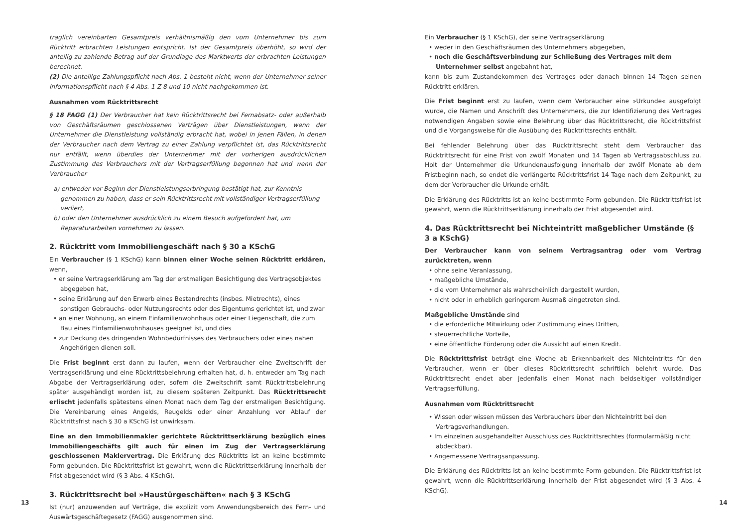traglich vereinbarten Gesamtpreis verhältnismäßig den vom Unternehmer bis zum Rücktritt erbrachten Leistungen entspricht. Ist der Gesamtpreis überhöht, so wird der anteilig zu zahlende Betrag auf der Grundlage des Marktwerts der erbrachten Leistungen berechnet.
(2) Die anteilige Zahlungspflicht nach Abs. 1 besteht nicht, wenn der Unternehmer seiner Informationspflicht nach § 4 Abs. 1 Z 8 und 10 nicht nachgekommen ist.
Ausnahmen vom Rücktrittsrecht
§ 18 FAGG (1) Der Verbraucher hat kein Rücktrittsrecht bei Fernabsatz- oder außerhalb von Geschäftsräumen geschlossenen Verträgen über Dienstleistungen, wenn der Unternehmer die Dienstleistung vollständig erbracht hat, wobei in jenen Fällen, in denen der Verbraucher nach dem Vertrag zu einer Zahlung verpflichtet ist, das Rücktrittsrecht nur entfällt, wenn überdies der Unternehmer mit der vorherigen ausdrücklichen Zustimmung des Verbrauchers mit der Vertragserfüllung begonnen hat und wenn der Verbraucher
a) entweder vor Beginn der Dienstleistungserbringung bestätigt hat, zur Kenntnis genommen zu haben, dass er sein Rücktrittsrecht mit vollständiger Vertragserfüllung verliert,
b) oder den Unternehmer ausdrücklich zu einem Besuch aufgefordert hat, um Reparaturarbeiten vornehmen zu lassen.
2. Rücktritt vom Immobiliengeschäft nach § 30 a KSchG
Ein Verbraucher (§ 1 KSchG) kann binnen einer Woche seinen Rücktritt erklären, wenn,
• er seine Vertragserklärung am Tag der erstmaligen Besichtigung des Vertragsobjektes abgegeben hat,
• seine Erklärung auf den Erwerb eines Bestandrechts (insbes. Mietrechts), eines sonstigen Gebrauchs- oder Nutzungsrechts oder des Eigentums gerichtet ist, und zwar
• an einer Wohnung, an einem Einfamilienwohnhaus oder einer Liegenschaft, die zum Bau eines Einfamilienwohnhauses geeignet ist, und dies
• zur Deckung des dringenden Wohnbedürfnisses des Verbrauchers oder eines nahen Angehörigen dienen soll.
Die Frist beginnt erst dann zu laufen, wenn der Verbraucher eine Zweitschrift der Vertragserklärung und eine Rücktrittsbelehrung erhalten hat, d. h. entweder am Tag nach Abgabe der Vertragserklärung oder, sofern die Zweitschrift samt Rücktrittsbelehrung später ausgehändigt worden ist, zu diesem späteren Zeitpunkt. Das Rücktrittsrecht erlischt jedenfalls spätestens einen Monat nach dem Tag der erstmaligen Besichtigung. Die Vereinbarung eines Angelds, Reugelds oder einer Anzahlung vor Ablauf der Rücktrittsfrist nach § 30 a KSchG ist unwirksam.
Eine an den Immobilienmakler gerichtete Rücktrittserklärung bezüglich eines Immobiliengeschäfts gilt auch für einen im Zug der Vertragserklärung geschlossenen Maklervertrag. Die Erklärung des Rücktritts ist an keine bestimmte Form gebunden. Die Rücktrittsfrist ist gewahrt, wenn die Rücktrittserklärung innerhalb der Frist abgesendet wird (§ 3 Abs. 4 KSchG).
3. Rücktrittsrecht bei »Haustürgeschäften« nach § 3 KSchG
Ist (nur) anzuwenden auf Verträge, die explizit vom Anwendungsbereich des Fern- und Auswärtsgeschäftegesetz (FAGG) ausgenommen sind.
Ein Verbraucher (§ 1 KSchG), der seine Vertragserklärung
• weder in den Geschäftsräumen des Unternehmers abgegeben,
• noch die Geschäftsverbindung zur Schließung des Vertrages mit dem Unternehmer selbst angebahnt hat,
kann bis zum Zustandekommen des Vertrages oder danach binnen 14 Tagen seinen Rücktritt erklären.
Die Frist beginnt erst zu laufen, wenn dem Verbraucher eine »Urkunde« ausgefolgt wurde, die Namen und Anschrift des Unternehmers, die zur Identifizierung des Vertrages notwendigen Angaben sowie eine Belehrung über das Rücktrittsrecht, die Rücktrittsfrist und die Vorgangsweise für die Ausübung des Rücktrittsrechts enthält.
Bei fehlender Belehrung über das Rücktrittsrecht steht dem Verbraucher das Rücktrittsrecht für eine Frist von zwölf Monaten und 14 Tagen ab Vertragsabschluss zu. Holt der Unternehmer die Urkundenausfolgung innerhalb der zwölf Monate ab dem Fristbeginn nach, so endet die verlängerte Rücktrittsfrist 14 Tage nach dem Zeitpunkt, zu dem der Verbraucher die Urkunde erhält.
Die Erklärung des Rücktritts ist an keine bestimmte Form gebunden. Die Rücktrittsfrist ist gewahrt, wenn die Rücktrittserklärung innerhalb der Frist abgesendet wird.
4. Das Rücktrittsrecht bei Nichteintritt maßgeblicher Umstände (§ 3 a KSchG)
Der Verbraucher kann von seinem Vertragsantrag oder vom Vertrag zurücktreten, wenn
• ohne seine Veranlassung,
• maßgebliche Umstände,
• die vom Unternehmer als wahrscheinlich dargestellt wurden,
• nicht oder in erheblich geringerem Ausmaß eingetreten sind.
Maßgebliche Umstände sind
• die erforderliche Mitwirkung oder Zustimmung eines Dritten,
• steuerrechtliche Vorteile,
• eine öffentliche Förderung oder die Aussicht auf einen Kredit.
Die Rücktrittsfrist beträgt eine Woche ab Erkennbarkeit des Nichteintritts für den Verbraucher, wenn er über dieses Rücktrittsrecht schriftlich belehrt wurde. Das Rücktrittsrecht endet aber jedenfalls einen Monat nach beidseitiger vollständiger Vertragserfüllung.
Ausnahmen vom Rücktrittsrecht
• Wissen oder wissen müssen des Verbrauchers über den Nichteintritt bei den Vertragsverhandlungen.
• Im einzelnen ausgehandelter Ausschluss des Rücktrittsrechtes (formularmäßig nicht abdeckbar).
• Angemessene Vertragsanpassung.
Die Erklärung des Rücktritts ist an keine bestimmte Form gebunden. Die Rücktrittsfrist ist gewahrt, wenn die Rücktrittserklärung innerhalb der Frist abgesendet wird (§ 3 Abs. 4 KSchG).
13 14